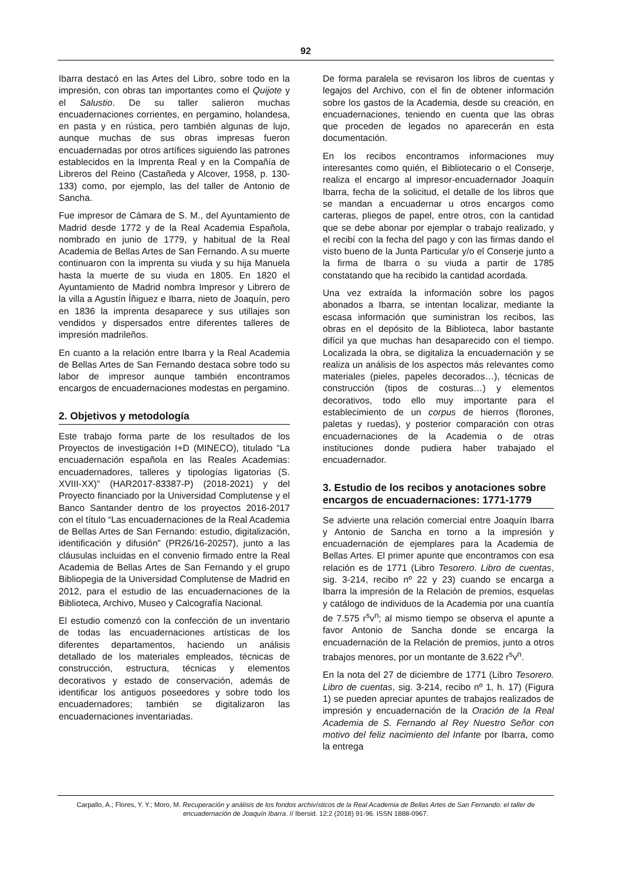92
Ibarra destacó en las Artes del Libro, sobre todo en la impresión, con obras tan importantes como el Quijote y el Salustio. De su taller salieron muchas encuadernaciones corrientes, en pergamino, holandesa, en pasta y en rústica, pero también algunas de lujo, aunque muchas de sus obras impresas fueron encuadernadas por otros artífices siguiendo las patrones establecidos en la Imprenta Real y en la Compañía de Libreros del Reino (Castañeda y Alcover, 1958, p. 130-133) como, por ejemplo, las del taller de Antonio de Sancha.
Fue impresor de Cámara de S. M., del Ayuntamiento de Madrid desde 1772 y de la Real Academia Española, nombrado en junio de 1779, y habitual de la Real Academia de Bellas Artes de San Fernando. A su muerte continuaron con la imprenta su viuda y su hija Manuela hasta la muerte de su viuda en 1805. En 1820 el Ayuntamiento de Madrid nombra Impresor y Librero de la villa a Agustín Íñiguez e Ibarra, nieto de Joaquín, pero en 1836 la imprenta desaparece y sus utillajes son vendidos y dispersados entre diferentes talleres de impresión madrileños.
En cuanto a la relación entre Ibarra y la Real Academia de Bellas Artes de San Fernando destaca sobre todo su labor de impresor aunque también encontramos encargos de encuadernaciones modestas en pergamino.
2. Objetivos y metodología
Este trabajo forma parte de los resultados de los Proyectos de investigación I+D (MINECO), titulado “La encuadernación española en las Reales Academias: encuadernadores, talleres y tipologías ligatorias (S. XVIII-XX)” (HAR2017-83387-P) (2018-2021) y del Proyecto financiado por la Universidad Complutense y el Banco Santander dentro de los proyectos 2016-2017 con el título “Las encuadernaciones de la Real Academia de Bellas Artes de San Fernando: estudio, digitalización, identificación y difusión” (PR26/16-20257), junto a las cláusulas incluidas en el convenio firmado entre la Real Academia de Bellas Artes de San Fernando y el grupo Bibliopegia de la Universidad Complutense de Madrid en 2012, para el estudio de las encuadernaciones de la Biblioteca, Archivo, Museo y Calcografía Nacional.
El estudio comenzó con la confección de un inventario de todas las encuadernaciones artísticas de los diferentes departamentos, haciendo un análisis detallado de los materiales empleados, técnicas de construcción, estructura, técnicas y elementos decorativos y estado de conservación, además de identificar los antiguos poseedores y sobre todo los encuadernadores; también se digitalizaron las encuadernaciones inventariadas.
De forma paralela se revisaron los libros de cuentas y legajos del Archivo, con el fin de obtener información sobre los gastos de la Academia, desde su creación, en encuadernaciones, teniendo en cuenta que las obras que proceden de legados no aparecerán en esta documentación.
En los recibos encontramos informaciones muy interesantes como quién, el Bibliotecario o el Conserje, realiza el encargo al impresor-encuadernador Joaquín Ibarra, fecha de la solicitud, el detalle de los libros que se mandan a encuadernar u otros encargos como carteras, pliegos de papel, entre otros, con la cantidad que se debe abonar por ejemplar o trabajo realizado, y el recibí con la fecha del pago y con las firmas dando el visto bueno de la Junta Particular y/o el Conserje junto a la firma de Ibarra o su viuda a partir de 1785 constatando que ha recibido la cantidad acordada.
Una vez extraída la información sobre los pagos abonados a Ibarra, se intentan localizar, mediante la escasa información que suministran los recibos, las obras en el depósito de la Biblioteca, labor bastante difícil ya que muchas han desaparecido con el tiempo. Localizada la obra, se digitaliza la encuadernación y se realiza un análisis de los aspectos más relevantes como materiales (pieles, papeles decorados…), técnicas de construcción (tipos de costuras…) y elementos decorativos, todo ello muy importante para el establecimiento de un corpus de hierros (florones, paletas y ruedas), y posterior comparación con otras encuadernaciones de la Academia o de otras instituciones donde pudiera haber trabajado el encuadernador.
3. Estudio de los recibos y anotaciones sobre encargos de encuadernaciones: 1771-1779
Se advierte una relación comercial entre Joaquín Ibarra y Antonio de Sancha en torno a la impresión y encuadernación de ejemplares para la Academia de Bellas Artes. El primer apunte que encontramos con esa relación es de 1771 (Libro Tesorero. Libro de cuentas, sig. 3-214, recibo nº 22 y 23) cuando se encarga a Ibarra la impresión de la Relación de premios, esquelas y catálogo de individuos de la Academia por una cuantía de 7.575 r<sup>s</sup>v<sup>n</sup>; al mismo tiempo se observa el apunte a favor Antonio de Sancha donde se encarga la encuadernación de la Relación de premios, junto a otros trabajos menores, por un montante de 3.622 r<sup>s</sup>v<sup>n</sup>.
En la nota del 27 de diciembre de 1771 (Libro Tesorero. Libro de cuentas, sig. 3-214, recibo nº 1, h. 17) (Figura 1) se pueden apreciar apuntes de trabajos realizados de impresión y encuadernación de la Oración de la Real Academia de S. Fernando al Rey Nuestro Señor con motivo del feliz nacimiento del Infante por Ibarra, como la entrega
Carpallo, A.; Flores, Y. Y.; Moro, M. Recuperación y análisis de los fondos archivísticos de la Real Academia de Bellas Artes de San Fernando: el taller de encuadernación de Joaquín Ibarra. // Ibersid. 12:2 (2018) 91-96. ISSN 1888-0967.